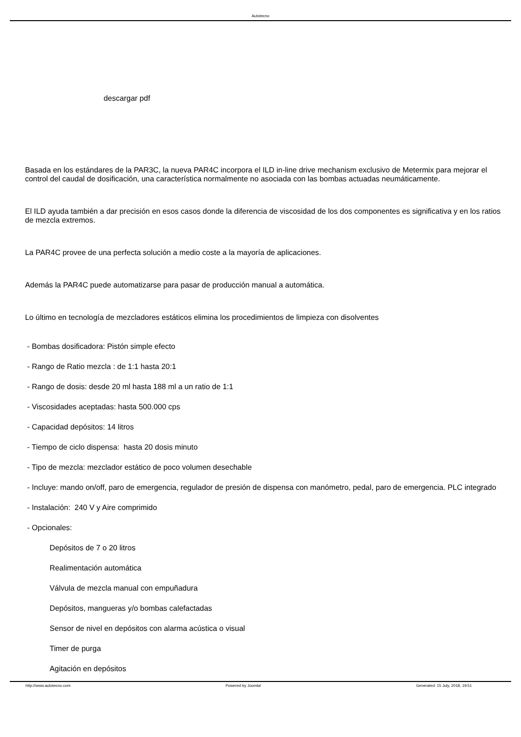Autotecno
descargar pdf
Basada en los estándares de la PAR3C, la nueva PAR4C incorpora el ILD in-line drive mechanism exclusivo de Metermix para mejorar el control del caudal de dosificación, una característica normalmente no asociada con las bombas actuadas neumáticamente.
El ILD ayuda también a dar precisión en esos casos donde la diferencia de viscosidad de los dos componentes es significativa y en los ratios de mezcla extremos.
La PAR4C provee de una perfecta solución a medio coste a la mayoría de aplicaciones.
Además la PAR4C puede automatizarse para pasar de producción manual a automática.
Lo último en tecnología de mezcladores estáticos elimina los procedimientos de limpieza con disolventes
- Bombas dosificadora: Pistón simple efecto
- Rango de Ratio mezcla : de 1:1 hasta 20:1
- Rango de dosis: desde 20 ml hasta 188 ml a un ratio de 1:1
- Viscosidades aceptadas: hasta 500.000 cps
- Capacidad depósitos: 14 litros
- Tiempo de ciclo dispensa: hasta 20 dosis minuto
- Tipo de mezcla: mezclador estático de poco volumen desechable
- Incluye: mando on/off, paro de emergencia, regulador de presión de dispensa con manómetro, pedal, paro de emergencia. PLC integrado
- Instalación: 240 V y Aire comprimido
- Opcionales:
Depósitos de 7 o 20 litros
Realimentación automática
Válvula de mezcla manual con empuñadura
Depósitos, mangueras y/o bombas calefactadas
Sensor de nivel en depósitos con alarma acústica o visual
Timer de purga
Agitación en depósitos
http://www.autotecno.com Powered by Joomla! Generated: 15 July, 2018, 19:51